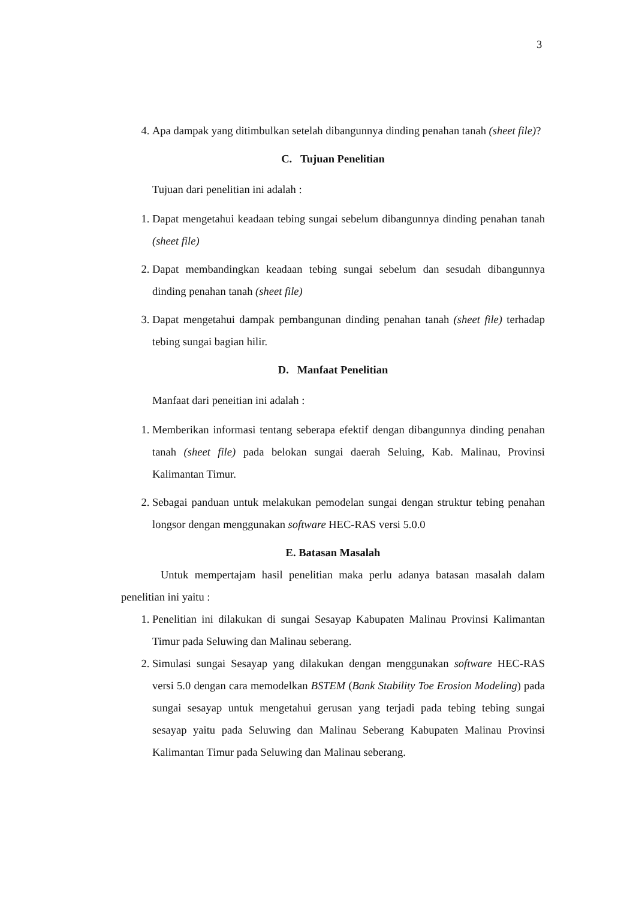3
4. Apa dampak yang ditimbulkan setelah dibangunnya dinding penahan tanah (sheet file)?
C. Tujuan Penelitian
Tujuan dari penelitian ini adalah :
1. Dapat mengetahui keadaan tebing sungai sebelum dibangunnya dinding penahan tanah (sheet file)
2. Dapat membandingkan keadaan tebing sungai sebelum dan sesudah dibangunnya dinding penahan tanah (sheet file)
3. Dapat mengetahui dampak pembangunan dinding penahan tanah (sheet file) terhadap tebing sungai bagian hilir.
D. Manfaat Penelitian
Manfaat dari peneitian ini adalah :
1. Memberikan informasi tentang seberapa efektif dengan dibangunnya dinding penahan tanah (sheet file) pada belokan sungai daerah Seluing, Kab. Malinau, Provinsi Kalimantan Timur.
2. Sebagai panduan untuk melakukan pemodelan sungai dengan struktur tebing penahan longsor dengan menggunakan software HEC-RAS versi 5.0.0
E. Batasan Masalah
Untuk mempertajam hasil penelitian maka perlu adanya batasan masalah dalam penelitian ini yaitu :
1. Penelitian ini dilakukan di sungai Sesayap Kabupaten Malinau Provinsi Kalimantan Timur pada Seluwing dan Malinau seberang.
2. Simulasi sungai Sesayap yang dilakukan dengan menggunakan software HEC-RAS versi 5.0 dengan cara memodelkan BSTEM (Bank Stability Toe Erosion Modeling) pada sungai sesayap untuk mengetahui gerusan yang terjadi pada tebing tebing sungai sesayap yaitu pada Seluwing dan Malinau Seberang Kabupaten Malinau Provinsi Kalimantan Timur pada Seluwing dan Malinau seberang.